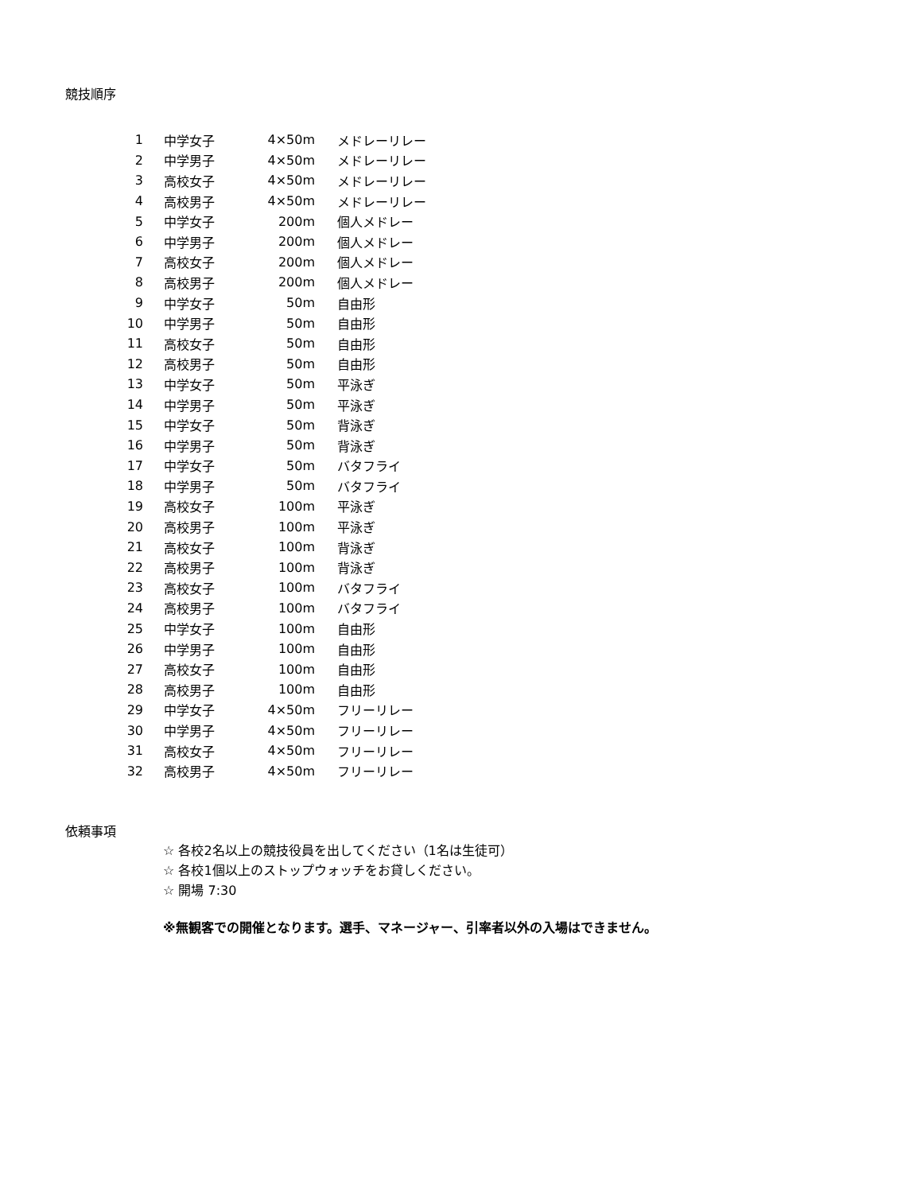競技順序
| 1 | 中学女子 | 4×50m | メドレーリレー |
| 2 | 中学男子 | 4×50m | メドレーリレー |
| 3 | 高校女子 | 4×50m | メドレーリレー |
| 4 | 高校男子 | 4×50m | メドレーリレー |
| 5 | 中学女子 | 200m | 個人メドレー |
| 6 | 中学男子 | 200m | 個人メドレー |
| 7 | 高校女子 | 200m | 個人メドレー |
| 8 | 高校男子 | 200m | 個人メドレー |
| 9 | 中学女子 | 50m | 自由形 |
| 10 | 中学男子 | 50m | 自由形 |
| 11 | 高校女子 | 50m | 自由形 |
| 12 | 高校男子 | 50m | 自由形 |
| 13 | 中学女子 | 50m | 平泳ぎ |
| 14 | 中学男子 | 50m | 平泳ぎ |
| 15 | 中学女子 | 50m | 背泳ぎ |
| 16 | 中学男子 | 50m | 背泳ぎ |
| 17 | 中学女子 | 50m | バタフライ |
| 18 | 中学男子 | 50m | バタフライ |
| 19 | 高校女子 | 100m | 平泳ぎ |
| 20 | 高校男子 | 100m | 平泳ぎ |
| 21 | 高校女子 | 100m | 背泳ぎ |
| 22 | 高校男子 | 100m | 背泳ぎ |
| 23 | 高校女子 | 100m | バタフライ |
| 24 | 高校男子 | 100m | バタフライ |
| 25 | 中学女子 | 100m | 自由形 |
| 26 | 中学男子 | 100m | 自由形 |
| 27 | 高校女子 | 100m | 自由形 |
| 28 | 高校男子 | 100m | 自由形 |
| 29 | 中学女子 | 4×50m | フリーリレー |
| 30 | 中学男子 | 4×50m | フリーリレー |
| 31 | 高校女子 | 4×50m | フリーリレー |
| 32 | 高校男子 | 4×50m | フリーリレー |
依頼事項
☆ 各校2名以上の競技役員を出してください（1名は生徒可）
☆ 各校1個以上のストップウォッチをお貸しください。
☆ 開場 7:30
※無観客での開催となります。選手、マネージャー、引率者以外の入場はできません。